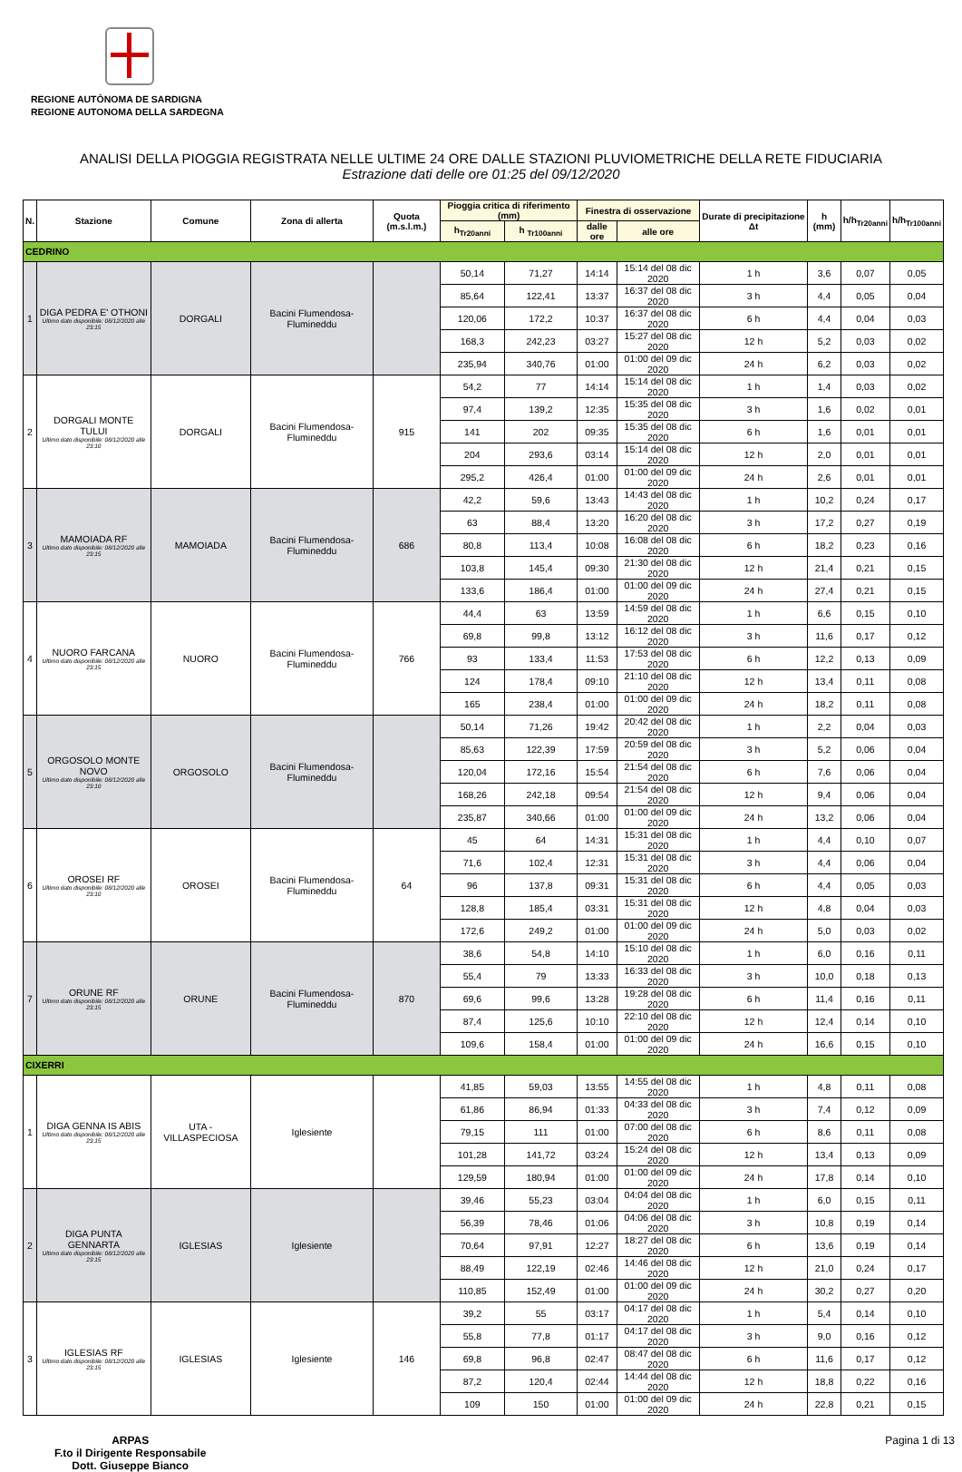REGIONE AUTÒNOMA DE SARDIGNA
REGIONE AUTONOMA DELLA SARDEGNA
ANALISI DELLA PIOGGIA REGISTRATA NELLE ULTIME 24 ORE DALLE STAZIONI PLUVIOMETRICHE DELLA RETE FIDUCIARIA
Estrazione dati delle ore 01:25 del 09/12/2020
| N. | Stazione | Comune | Zona di allerta | Quota (m.s.l.m.) | Pioggia critica di riferimento (mm) | | Finestra di osservazione | | Durate di precipitazione Δt | h (mm) | h/h<sub>Tr20anni</sub> | h/h<sub>Tr100anni</sub> |
| --- | --- | --- | --- | --- | --- | --- | --- | --- | --- | --- | --- | --- |
| | | | | | h<sub>Tr20anni</sub> | h <sub>Tr100anni</sub> | dalle ore | alle ore | | | | |
| CEDRINO | | | | | | | | | | | | |
| 1 | DIGA PEDRA E' OTHONI Ultimo dato disponibile: 08/12/2020 alle 23:15 | DORGALI | Bacini Flumendosa-Flumineddu | | 50,14 | 71,27 | 14:14 | 15:14 del 08 dic 2020 | 1 h | 3,6 | 0,07 | 0,05 |
| | | | | | 85,64 | 122,41 | 13:37 | 16:37 del 08 dic 2020 | 3 h | 4,4 | 0,05 | 0,04 |
| | | | | | 120,06 | 172,2 | 10:37 | 16:37 del 08 dic 2020 | 6 h | 4,4 | 0,04 | 0,03 |
| | | | | | 168,3 | 242,23 | 03:27 | 15:27 del 08 dic 2020 | 12 h | 5,2 | 0,03 | 0,02 |
| | | | | | 235,94 | 340,76 | 01:00 | 01:00 del 09 dic 2020 | 24 h | 6,2 | 0,03 | 0,02 |
| 2 | DORGALI MONTE TULUI Ultimo dato disponibile: 08/12/2020 alle 23:10 | DORGALI | Bacini Flumendosa-Flumineddu | 915 | 54,2 | 77 | 14:14 | 15:14 del 08 dic 2020 | 1 h | 1,4 | 0,03 | 0,02 |
| | | | | | 97,4 | 139,2 | 12:35 | 15:35 del 08 dic 2020 | 3 h | 1,6 | 0,02 | 0,01 |
| | | | | | 141 | 202 | 09:35 | 15:35 del 08 dic 2020 | 6 h | 1,6 | 0,01 | 0,01 |
| | | | | | 204 | 293,6 | 03:14 | 15:14 del 08 dic 2020 | 12 h | 2,0 | 0,01 | 0,01 |
| | | | | | 295,2 | 426,4 | 01:00 | 01:00 del 09 dic 2020 | 24 h | 2,6 | 0,01 | 0,01 |
| 3 | MAMOIADA RF Ultimo dato disponibile: 08/12/2020 alle 23:15 | MAMOIADA | Bacini Flumendosa-Flumineddu | 686 | 42,2 | 59,6 | 13:43 | 14:43 del 08 dic 2020 | 1 h | 10,2 | 0,24 | 0,17 |
| | | | | | 63 | 88,4 | 13:20 | 16:20 del 08 dic 2020 | 3 h | 17,2 | 0,27 | 0,19 |
| | | | | | 80,8 | 113,4 | 10:08 | 16:08 del 08 dic 2020 | 6 h | 18,2 | 0,23 | 0,16 |
| | | | | | 103,8 | 145,4 | 09:30 | 21:30 del 08 dic 2020 | 12 h | 21,4 | 0,21 | 0,15 |
| | | | | | 133,6 | 186,4 | 01:00 | 01:00 del 09 dic 2020 | 24 h | 27,4 | 0,21 | 0,15 |
| 4 | NUORO FARCANA Ultimo dato disponibile: 08/12/2020 alle 23:15 | NUORO | Bacini Flumendosa-Flumineddu | 766 | 44,4 | 63 | 13:59 | 14:59 del 08 dic 2020 | 1 h | 6,6 | 0,15 | 0,10 |
| | | | | | 69,8 | 99,8 | 13:12 | 16:12 del 08 dic 2020 | 3 h | 11,6 | 0,17 | 0,12 |
| | | | | | 93 | 133,4 | 11:53 | 17:53 del 08 dic 2020 | 6 h | 12,2 | 0,13 | 0,09 |
| | | | | | 124 | 178,4 | 09:10 | 21:10 del 08 dic 2020 | 12 h | 13,4 | 0,11 | 0,08 |
| | | | | | 165 | 238,4 | 01:00 | 01:00 del 09 dic 2020 | 24 h | 18,2 | 0,11 | 0,08 |
| 5 | ORGOSOLO MONTE NOVO Ultimo dato disponibile: 08/12/2020 alle 23:10 | ORGOSOLO | Bacini Flumendosa-Flumineddu | | 50,14 | 71,26 | 19:42 | 20:42 del 08 dic 2020 | 1 h | 2,2 | 0,04 | 0,03 |
| | | | | | 85,63 | 122,39 | 17:59 | 20:59 del 08 dic 2020 | 3 h | 5,2 | 0,06 | 0,04 |
| | | | | | 120,04 | 172,16 | 15:54 | 21:54 del 08 dic 2020 | 6 h | 7,6 | 0,06 | 0,04 |
| | | | | | 168,26 | 242,18 | 09:54 | 21:54 del 08 dic 2020 | 12 h | 9,4 | 0,06 | 0,04 |
| | | | | | 235,87 | 340,66 | 01:00 | 01:00 del 09 dic 2020 | 24 h | 13,2 | 0,06 | 0,04 |
| 6 | OROSEI RF Ultimo dato disponibile: 08/12/2020 alle 23:10 | OROSEI | Bacini Flumendosa-Flumineddu | 64 | 45 | 64 | 14:31 | 15:31 del 08 dic 2020 | 1 h | 4,4 | 0,10 | 0,07 |
| | | | | | 71,6 | 102,4 | 12:31 | 15:31 del 08 dic 2020 | 3 h | 4,4 | 0,06 | 0,04 |
| | | | | | 96 | 137,8 | 09:31 | 15:31 del 08 dic 2020 | 6 h | 4,4 | 0,05 | 0,03 |
| | | | | | 128,8 | 185,4 | 03:31 | 15:31 del 08 dic 2020 | 12 h | 4,8 | 0,04 | 0,03 |
| | | | | | 172,6 | 249,2 | 01:00 | 01:00 del 09 dic 2020 | 24 h | 5,0 | 0,03 | 0,02 |
| 7 | ORUNE RF Ultimo dato disponibile: 08/12/2020 alle 23:15 | ORUNE | Bacini Flumendosa-Flumineddu | 870 | 38,6 | 54,8 | 14:10 | 15:10 del 08 dic 2020 | 1 h | 6,0 | 0,16 | 0,11 |
| | | | | | 55,4 | 79 | 13:33 | 16:33 del 08 dic 2020 | 3 h | 10,0 | 0,18 | 0,13 |
| | | | | | 69,6 | 99,6 | 13:28 | 19:28 del 08 dic 2020 | 6 h | 11,4 | 0,16 | 0,11 |
| | | | | | 87,4 | 125,6 | 10:10 | 22:10 del 08 dic 2020 | 12 h | 12,4 | 0,14 | 0,10 |
| | | | | | 109,6 | 158,4 | 01:00 | 01:00 del 09 dic 2020 | 24 h | 16,6 | 0,15 | 0,10 |
| CIXERRI | | | | | | | | | | | | |
| 1 | DIGA GENNA IS ABIS Ultimo dato disponibile: 08/12/2020 alle 23:15 | UTA - VILLASPECIOSA | Iglesiente | | 41,85 | 59,03 | 13:55 | 14:55 del 08 dic 2020 | 1 h | 4,8 | 0,11 | 0,08 |
| | | | | | 61,86 | 86,94 | 01:33 | 04:33 del 08 dic 2020 | 3 h | 7,4 | 0,12 | 0,09 |
| | | | | | 79,15 | 111 | 01:00 | 07:00 del 08 dic 2020 | 6 h | 8,6 | 0,11 | 0,08 |
| | | | | | 101,28 | 141,72 | 03:24 | 15:24 del 08 dic 2020 | 12 h | 13,4 | 0,13 | 0,09 |
| | | | | | 129,59 | 180,94 | 01:00 | 01:00 del 09 dic 2020 | 24 h | 17,8 | 0,14 | 0,10 |
| 2 | DIGA PUNTA GENNARTA Ultimo dato disponibile: 08/12/2020 alle 23:15 | IGLESIAS | Iglesiente | | 39,46 | 55,23 | 03:04 | 04:04 del 08 dic 2020 | 1 h | 6,0 | 0,15 | 0,11 |
| | | | | | 56,39 | 78,46 | 01:06 | 04:06 del 08 dic 2020 | 3 h | 10,8 | 0,19 | 0,14 |
| | | | | | 70,64 | 97,91 | 12:27 | 18:27 del 08 dic 2020 | 6 h | 13,6 | 0,19 | 0,14 |
| | | | | | 88,49 | 122,19 | 02:46 | 14:46 del 08 dic 2020 | 12 h | 21,0 | 0,24 | 0,17 |
| | | | | | 110,85 | 152,49 | 01:00 | 01:00 del 09 dic 2020 | 24 h | 30,2 | 0,27 | 0,20 |
| 3 | IGLESIAS RF Ultimo dato disponibile: 08/12/2020 alle 23:15 | IGLESIAS | Iglesiente | 146 | 39,2 | 55 | 03:17 | 04:17 del 08 dic 2020 | 1 h | 5,4 | 0,14 | 0,10 |
| | | | | | 55,8 | 77,8 | 01:17 | 04:17 del 08 dic 2020 | 3 h | 9,0 | 0,16 | 0,12 |
| | | | | | 69,8 | 96,8 | 02:47 | 08:47 del 08 dic 2020 | 6 h | 11,6 | 0,17 | 0,12 |
| | | | | | 87,2 | 120,4 | 02:44 | 14:44 del 08 dic 2020 | 12 h | 18,8 | 0,22 | 0,16 |
| | | | | | 109 | 150 | 01:00 | 01:00 del 09 dic 2020 | 24 h | 22,8 | 0,21 | 0,15 |
ARPAS
F.to il Dirigente Responsabile
Dott. Giuseppe Bianco
Pagina 1 di 13